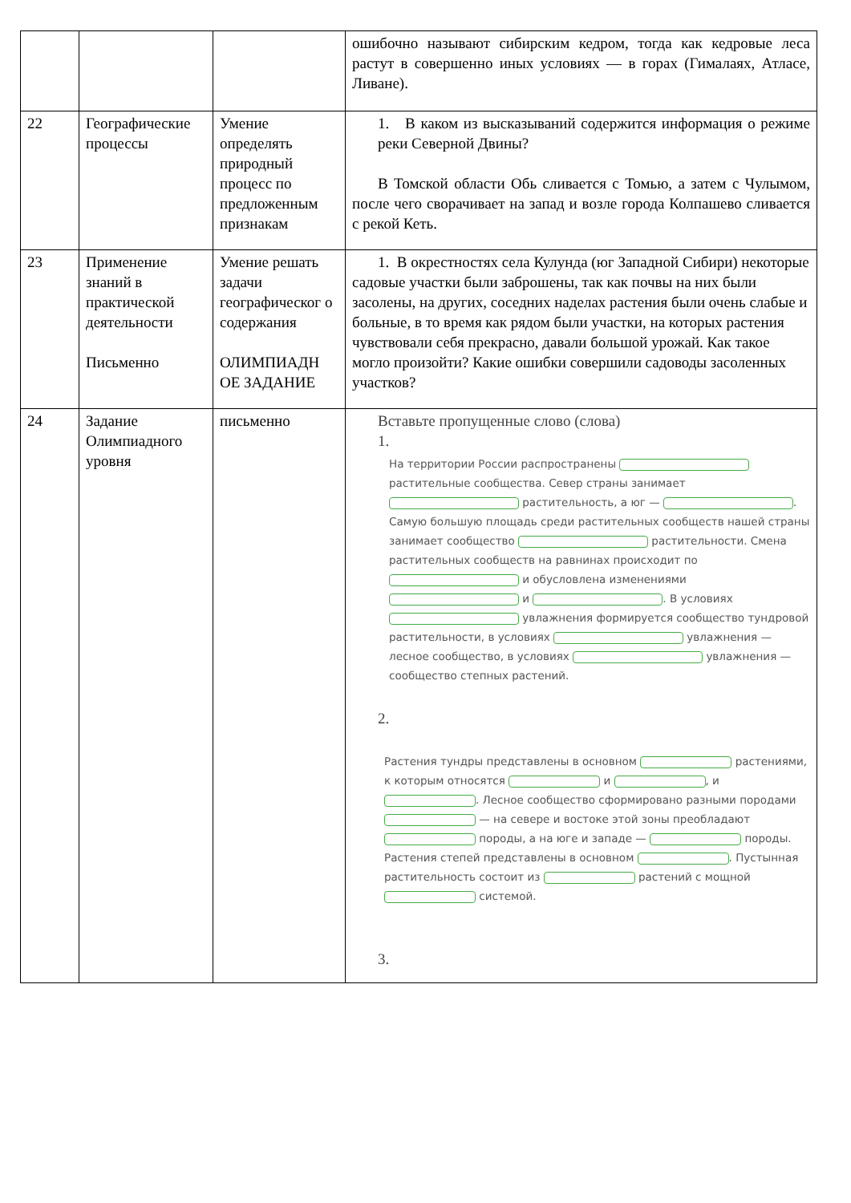| | | | ошибочно называют сибирским кедром, тогда как кедровые леса растут в совершенно иных условиях — в горах (Гималаях, Атласе, Ливане). |
| 22 | Географические процессы | Умение определять природный процесс по предложенным признакам | 1. В каком из высказываний содержится информация о режиме реки Северной Двины? В Томской области Обь сливается с Томью, а затем с Чулымом, после чего сворачивает на запад и возле города Колпашево сливается с рекой Кеть. |
| 23 | Применение знаний в практической деятельности Письменно | Умение решать задачи географическог о содержания ОЛИМПИАДН ОЕ ЗАДАНИЕ | 1. В окрестностях села Кулунда (юг Западной Сибири) некоторые садовые участки были заброшены, так как почвы на них были засолены, на других, соседних наделах растения были очень слабые и больные, в то время как рядом были участки, на которых растения чувствовали себя прекрасно, давали большой урожай. Как такое могло произойти? Какие ошибки совершили садоводы засоленных участков? |
| 24 | Задание Олимпиадного уровня | письменно | Вставьте пропущенные слово (слова) 1. На территории России распространены растительные сообщества. Север страны занимает растительность, а юг — . Самую большую площадь среди растительных сообществ нашей страны занимает сообщество растительности. Смена растительных сообществ на равнинах происходит по и обусловлена изменениями и . В условиях увлажнения формируется сообщество тундровой растительности, в условиях увлажнения — лесное сообщество, в условиях увлажнения — сообщество степных растений. 2. Растения тундры представлены в основном растениями, к которым относятся и , и . Лесное сообщество сформировано разными породами — на севере и востоке этой зоны преобладают породы, а на юге и западе — породы. Растения степей представлены в основном . Пустынная растительность состоит из растений с мощной системой. 3. |